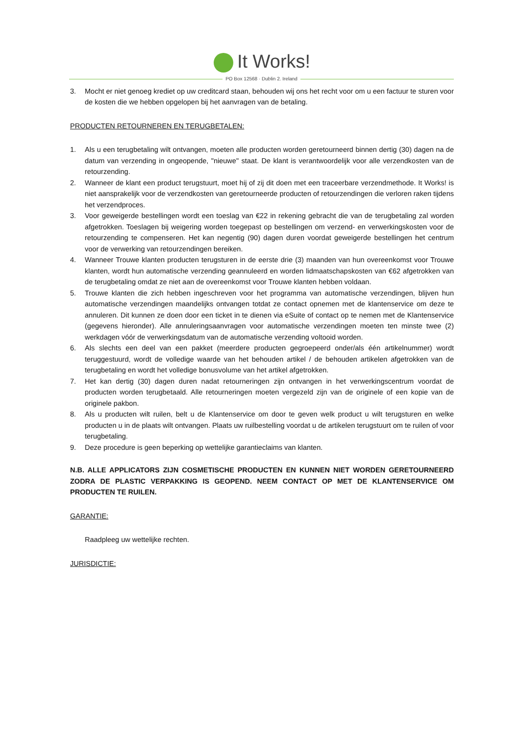It Works!
PO Box 12568 · Dublin 2. Ireland
3. Mocht er niet genoeg krediet op uw creditcard staan, behouden wij ons het recht voor om u een factuur te sturen voor de kosten die we hebben opgelopen bij het aanvragen van de betaling.
PRODUCTEN RETOURNEREN EN TERUGBETALEN:
1. Als u een terugbetaling wilt ontvangen, moeten alle producten worden geretourneerd binnen dertig (30) dagen na de datum van verzending in ongeopende, "nieuwe" staat. De klant is verantwoordelijk voor alle verzendkosten van de retourzending.
2. Wanneer de klant een product terugstuurt, moet hij of zij dit doen met een traceerbare verzendmethode. It Works! is niet aansprakelijk voor de verzendkosten van geretourneerde producten of retourzendingen die verloren raken tijdens het verzendproces.
3. Voor geweigerde bestellingen wordt een toeslag van €22 in rekening gebracht die van de terugbetaling zal worden afgetrokken. Toeslagen bij weigering worden toegepast op bestellingen om verzend- en verwerkingskosten voor de retourzending te compenseren. Het kan negentig (90) dagen duren voordat geweigerde bestellingen het centrum voor de verwerking van retourzendingen bereiken.
4. Wanneer Trouwe klanten producten terugsturen in de eerste drie (3) maanden van hun overeenkomst voor Trouwe klanten, wordt hun automatische verzending geannuleerd en worden lidmaatschapskosten van €62 afgetrokken van de terugbetaling omdat ze niet aan de overeenkomst voor Trouwe klanten hebben voldaan.
5. Trouwe klanten die zich hebben ingeschreven voor het programma van automatische verzendingen, blijven hun automatische verzendingen maandelijks ontvangen totdat ze contact opnemen met de klantenservice om deze te annuleren. Dit kunnen ze doen door een ticket in te dienen via eSuite of contact op te nemen met de Klantenservice (gegevens hieronder). Alle annuleringsaanvragen voor automatische verzendingen moeten ten minste twee (2) werkdagen vóór de verwerkingsdatum van de automatische verzending voltooid worden.
6. Als slechts een deel van een pakket (meerdere producten gegroepeerd onder/als één artikelnummer) wordt teruggestuurd, wordt de volledige waarde van het behouden artikel / de behouden artikelen afgetrokken van de terugbetaling en wordt het volledige bonusvolume van het artikel afgetrokken.
7. Het kan dertig (30) dagen duren nadat retourneringen zijn ontvangen in het verwerkingscentrum voordat de producten worden terugbetaald. Alle retourneringen moeten vergezeld zijn van de originele of een kopie van de originele pakbon.
8. Als u producten wilt ruilen, belt u de Klantenservice om door te geven welk product u wilt terugsturen en welke producten u in de plaats wilt ontvangen. Plaats uw ruilbestelling voordat u de artikelen terugstuurt om te ruilen of voor terugbetaling.
9. Deze procedure is geen beperking op wettelijke garantieclaims van klanten.
N.B. ALLE APPLICATORS ZIJN COSMETISCHE PRODUCTEN EN KUNNEN NIET WORDEN GERETOURNEERD ZODRA DE PLASTIC VERPAKKING IS GEOPEND. NEEM CONTACT OP MET DE KLANTENSERVICE OM PRODUCTEN TE RUILEN.
GARANTIE:
Raadpleeg uw wettelijke rechten.
JURISDICTIE: